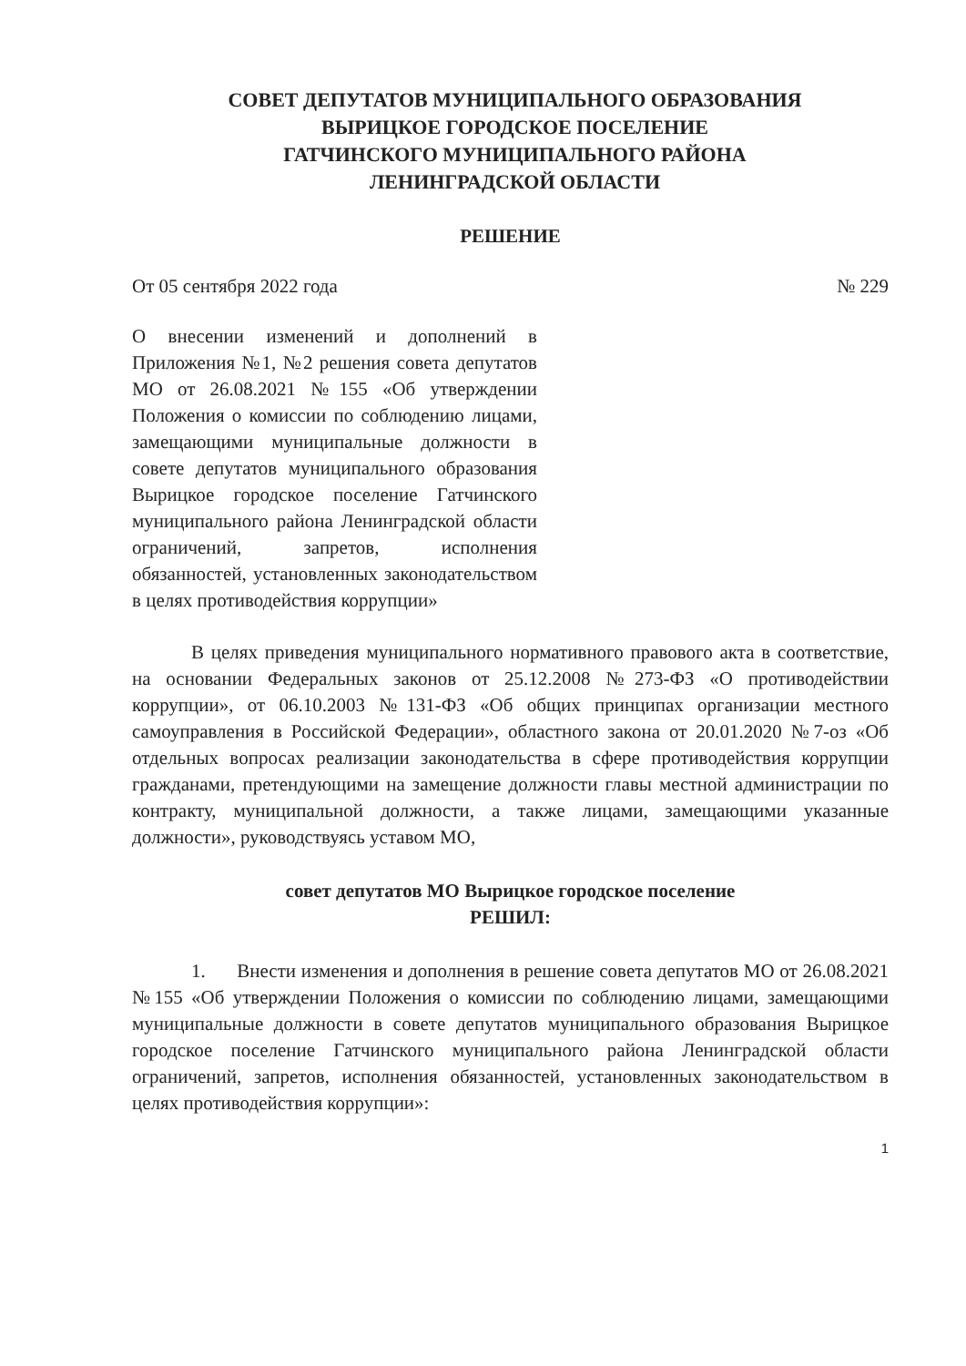СОВЕТ ДЕПУТАТОВ МУНИЦИПАЛЬНОГО ОБРАЗОВАНИЯ
ВЫРИЦКОЕ ГОРОДСКОЕ ПОСЕЛЕНИЕ
ГАТЧИНСКОГО МУНИЦИПАЛЬНОГО РАЙОНА
ЛЕНИНГРАДСКОЙ ОБЛАСТИ
РЕШЕНИЕ
От 05 сентября 2022 года № 229
О внесении изменений и дополнений в Приложения №1, №2 решения совета депутатов МО от 26.08.2021 №155 «Об утверждении Положения о комиссии по соблюдению лицами, замещающими муниципальные должности в совете депутатов муниципального образования Вырицкое городское поселение Гатчинского муниципального района Ленинградской области ограничений, запретов, исполнения обязанностей, установленных законодательством в целях противодействия коррупции»
В целях приведения муниципального нормативного правового акта в соответствие, на основании Федеральных законов от 25.12.2008 №273-ФЗ «О противодействии коррупции», от 06.10.2003 №131-ФЗ «Об общих принципах организации местного самоуправления в Российской Федерации», областного закона от 20.01.2020 №7-оз «Об отдельных вопросах реализации законодательства в сфере противодействия коррупции гражданами, претендующими на замещение должности главы местной администрации по контракту, муниципальной должности, а также лицами, замещающими указанные должности», руководствуясь уставом МО,
совет депутатов МО Вырицкое городское поселение
РЕШИЛ:
1. Внести изменения и дополнения в решение совета депутатов МО от 26.08.2021 №155 «Об утверждении Положения о комиссии по соблюдению лицами, замещающими муниципальные должности в совете депутатов муниципального образования Вырицкое городское поселение Гатчинского муниципального района Ленинградской области ограничений, запретов, исполнения обязанностей, установленных законодательством в целях противодействия коррупции»:
1